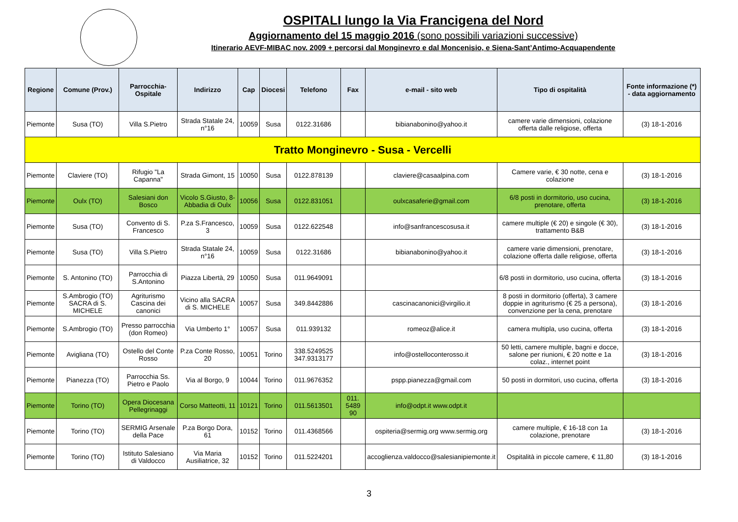OSPITALI lungo la Via Francigena del Nord
Aggiornamento del 15 maggio 2016 (sono possibili variazioni successive)
Itinerario AEVF-MIBAC nov. 2009 + percorsi dal Monginevro e dal Moncenisio, e Siena-Sant’Antimo-Acquapendente
| Regione | Comune (Prov.) | Parrocchia-Ospitale | Indirizzo | Cap | Diocesi | Telefono | Fax | e-mail - sito web | Tipo di ospitalità | Fonte informazione (*) - data aggiornamento |
| --- | --- | --- | --- | --- | --- | --- | --- | --- | --- | --- |
| Piemonte | Susa (TO) | Villa S.Pietro | Strada Statale 24, n°16 | 10059 | Susa | 0122.31686 | | bibianabonino@yahoo.it | camere varie dimensioni, colazione offerta dalle religiose, offerta | (3) 18-1-2016 |
| Tratto Monginevro - Susa - Vercelli | | | | | | | | | | |
| Piemonte | Claviere (TO) | Rifugio "La Capanna" | Strada Gimont, 15 | 10050 | Susa | 0122.878139 | | claviere@casaalpina.com | Camere varie, € 30 notte, cena e colazione | (3) 18-1-2016 |
| Piemonte | Oulx (TO) | Salesiani don Bosco | Vicolo S.Giusto, 8-Abbadia di Oulx | 10056 | Susa | 0122.831051 | | oulxcasaferie@gmail.com | 6/8 posti in dormitorio, uso cucina, prenotare, offerta | (3) 18-1-2016 |
| Piemonte | Susa (TO) | Convento di S. Francesco | P.za S.Francesco, 3 | 10059 | Susa | 0122.622548 | | info@sanfrancescosusa.it | camere multiple (€ 20) e singole (€ 30), trattamento B&B | (3) 18-1-2016 |
| Piemonte | Susa (TO) | Villa S.Pietro | Strada Statale 24, n°16 | 10059 | Susa | 0122.31686 | | bibianabonino@yahoo.it | camere varie dimensioni, prenotare, colazione offerta dalle religiose, offerta | (3) 18-1-2016 |
| Piemonte | S. Antonino (TO) | Parrocchia di S.Antonino | Piazza Libertà, 29 | 10050 | Susa | 011.9649091 | | | 6/8 posti in dormitorio, uso cucina, offerta | (3) 18-1-2016 |
| Piemonte | S.Ambrogio (TO) SACRA di S. MICHELE | Agriturismo Cascina dei canonici | Vicino alla SACRA di S. MICHELE | 10057 | Susa | 349.8442886 | | cascinacanonici@virgilio.it | 8 posti in dormitorio (offerta), 3 camere doppie in agriturismo (€ 25 a persona), convenzione per la cena, prenotare | (3) 18-1-2016 |
| Piemonte | S.Ambrogio (TO) | Presso parrocchia (don Romeo) | Via Umberto 1° | 10057 | Susa | 011.939132 | | romeoz@alice.it | camera multipla, uso cucina, offerta | (3) 18-1-2016 |
| Piemonte | Avigliana (TO) | Ostello del Conte Rosso | P.za Conte Rosso, 20 | 10051 | Torino | 338.5249525 347.9313177 | | info@ostelloconterosso.it | 50 letti, camere multiple, bagni e docce, salone per riunioni, € 20 notte e 1a colaz., internet point | (3) 18-1-2016 |
| Piemonte | Pianezza (TO) | Parrocchia Ss. Pietro e Paolo | Via al Borgo, 9 | 10044 | Torino | 011.9676352 | | pspp.pianezza@gmail.com | 50 posti in dormitori, uso cucina, offerta | (3) 18-1-2016 |
| Piemonte | Torino (TO) | Opera Diocesana Pellegrinaggi | Corso Matteotti, 11 | 10121 | Torino | 011.5613501 | 011. 5489 90 | info@odpt.it www.odpt.it | | |
| Piemonte | Torino (TO) | SERMIG Arsenale della Pace | P.za Borgo Dora, 61 | 10152 | Torino | 011.4368566 | | ospiteria@sermig.org www.sermig.org | camere multiple, € 16-18 con 1a colazione, prenotare | (3) 18-1-2016 |
| Piemonte | Torino (TO) | Istituto Salesiano di Valdocco | Via Maria Ausiliatrice, 32 | 10152 | Torino | 011.5224201 | | accoglienza.valdocco@salesianipiemonte.it | Ospitalità in piccole camere, € 11,80 | (3) 18-1-2016 |
3